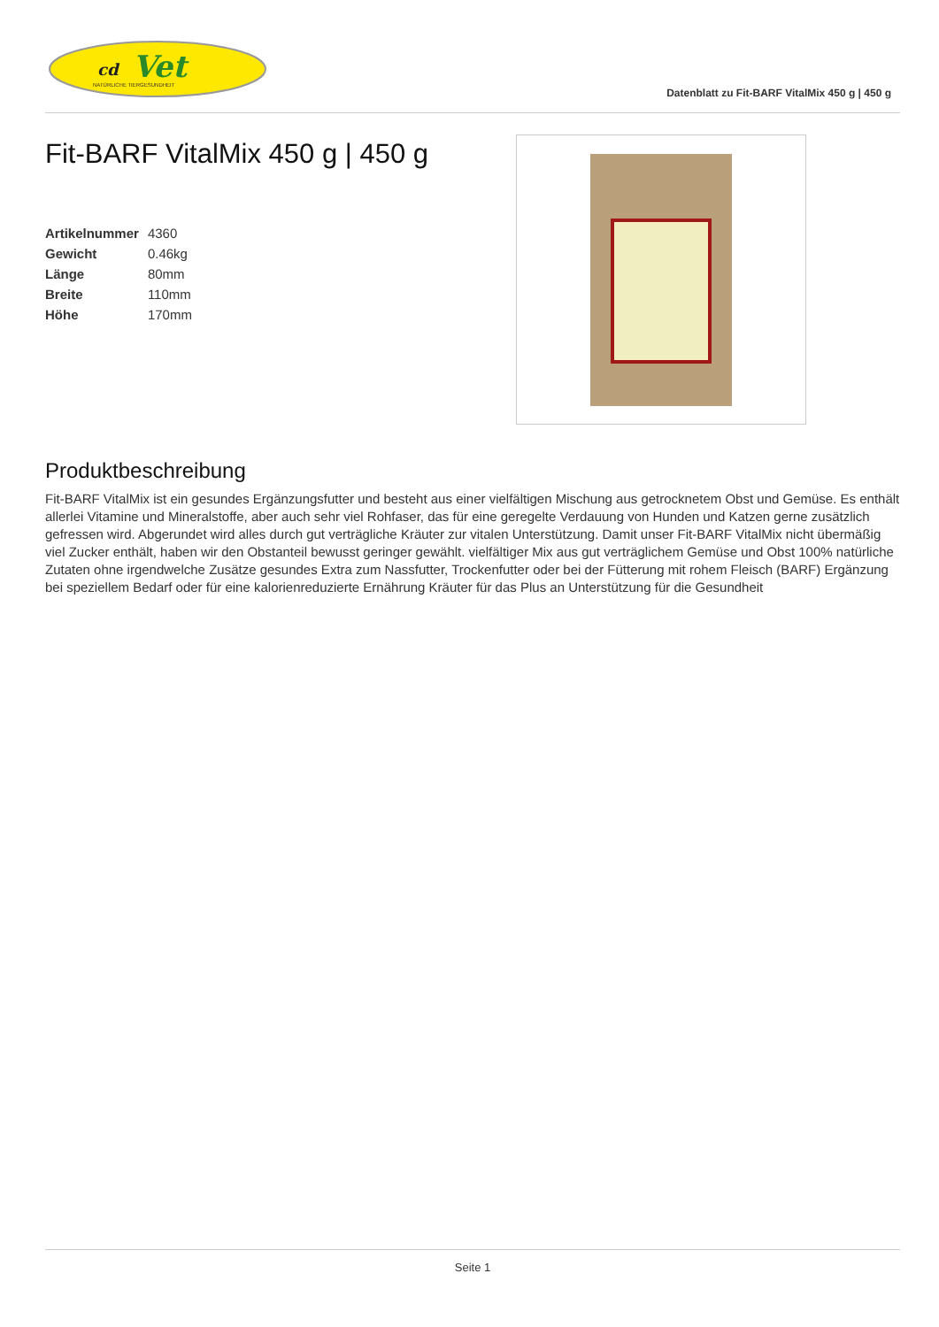cd
Vet
NATÜRLICHE TIERGESUNDHEIT
Datenblatt zu Fit-BARF VitalMix 450 g | 450 g
Fit-BARF VitalMix 450 g | 450 g
| Artikelnummer | 4360 |
| Gewicht | 0.46kg |
| Länge | 80mm |
| Breite | 110mm |
| Höhe | 170mm |
Produktbeschreibung
Fit-BARF VitalMix ist ein gesundes Ergänzungsfutter und besteht aus einer vielfältigen Mischung aus getrocknetem Obst und Gemüse. Es enthält allerlei Vitamine und Mineralstoffe, aber auch sehr viel Rohfaser, das für eine geregelte Verdauung von Hunden und Katzen gerne zusätzlich gefressen wird. Abgerundet wird alles durch gut verträgliche Kräuter zur vitalen Unterstützung. Damit unser Fit-BARF VitalMix nicht übermäßig viel Zucker enthält, haben wir den Obstanteil bewusst geringer gewählt. vielfältiger Mix aus gut verträglichem Gemüse und Obst 100% natürliche Zutaten ohne irgendwelche Zusätze gesundes Extra zum Nassfutter, Trockenfutter oder bei der Fütterung mit rohem Fleisch (BARF) Ergänzung bei speziellem Bedarf oder für eine kalorienreduzierte Ernährung Kräuter für das Plus an Unterstützung für die Gesundheit
Seite 1